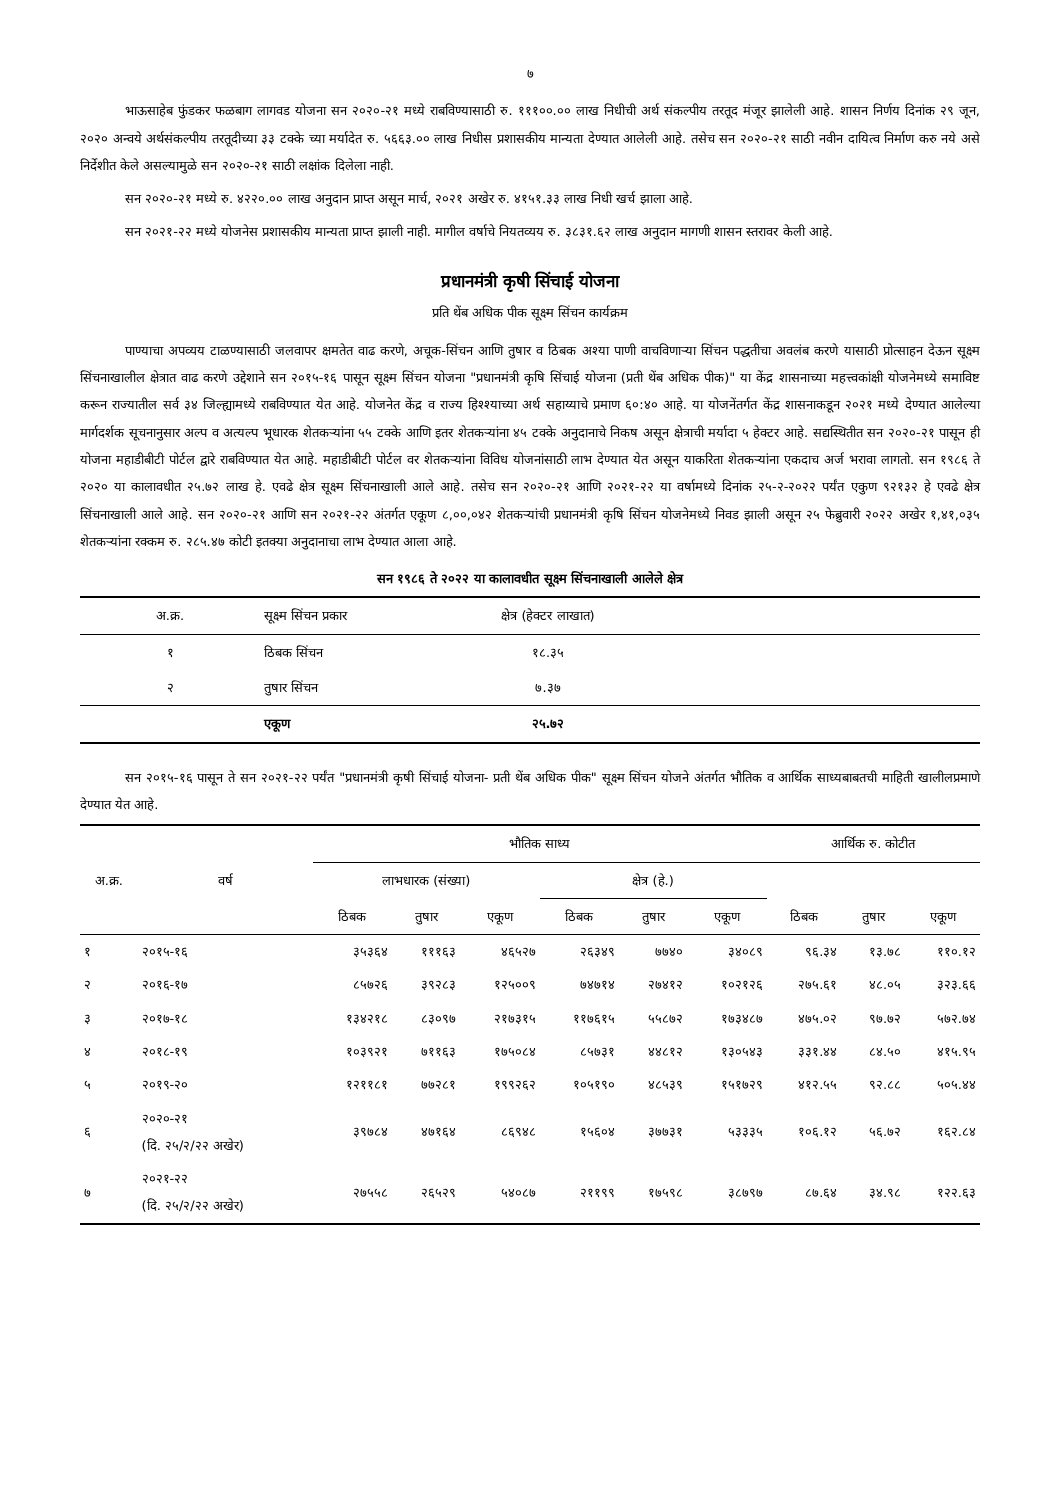७
भाऊसाहेब फुंडकर फळबाग लागवड योजना सन २०२०-२१ मध्ये राबविण्यासाठी रु. १११००.०० लाख निधीची अर्थ संकल्पीय तरतूद मंजूर झालेली आहे. शासन निर्णय दिनांक २९ जून, २०२० अन्वये अर्थसंकल्पीय तरतूदीच्या ३३ टक्के च्या मर्यादेत रु. ५६६३.०० लाख निधीस प्रशासकीय मान्यता देण्यात आलेली आहे. तसेच सन २०२०-२१ साठी नवीन दायित्व निर्माण करु नये असे निर्देशीत केले असल्यामुळे सन २०२०-२१ साठी लक्षांक दिलेला नाही.
सन २०२०-२१ मध्ये रु. ४२२०.०० लाख अनुदान प्राप्त असून मार्च, २०२१ अखेर रु. ४१५१.३३ लाख निधी खर्च झाला आहे.
सन २०२१-२२ मध्ये योजनेस प्रशासकीय मान्यता प्राप्त झाली नाही. मागील वर्षाचे नियतव्यय रु. ३८३१.६२ लाख अनुदान मागणी शासन स्तरावर केली आहे.
प्रधानमंत्री कृषी सिंचाई योजना
प्रति थेंब अधिक पीक सूक्ष्म सिंचन कार्यक्रम
पाण्याचा अपव्यय टाळण्यासाठी जलवापर क्षमतेत वाढ करणे, अचूक-सिंचन आणि तुषार व ठिबक अश्या पाणी वाचविणाऱ्या सिंचन पद्धतीचा अवलंब करणे यासाठी प्रोत्साहन देऊन सूक्ष्म सिंचनाखालील क्षेत्रात वाढ करणे उद्देशाने सन २०१५-१६ पासून सूक्ष्म सिंचन योजना "प्रधानमंत्री कृषि सिंचाई योजना (प्रती थेंब अधिक पीक)" या केंद्र शासनाच्या महत्त्वकांक्षी योजनेमध्ये समाविष्ट करून राज्यातील सर्व ३४ जिल्ह्यामध्ये राबविण्यात येत आहे. योजनेत केंद्र व राज्य हिश्श्याच्या अर्थ सहाय्याचे प्रमाण ६०:४० आहे. या योजनेंतर्गत केंद्र शासनाकडून २०२१ मध्ये देण्यात आलेल्या मार्गदर्शक सूचनानुसार अल्प व अत्यल्प भूधारक शेतकऱ्यांना ५५ टक्के आणि इतर शेतकऱ्यांना ४५ टक्के अनुदानाचे निकष असून क्षेत्राची मर्यादा ५ हेक्टर आहे. सद्यस्थितीत सन २०२०-२१ पासून ही योजना महाडीबीटी पोर्टल द्वारे राबविण्यात येत आहे. महाडीबीटी पोर्टल वर शेतकऱ्यांना विविध योजनांसाठी लाभ देण्यात येत असून याकरिता शेतकऱ्यांना एकदाच अर्ज भरावा लागतो. सन १९८६ ते २०२० या कालावधीत २५.७२ लाख हे. एवढे क्षेत्र सूक्ष्म सिंचनाखाली आले आहे. तसेच सन २०२०-२१ आणि २०२१-२२ या वर्षामध्ये दिनांक २५-२-२०२२ पर्यंत एकुण ९२१३२ हे एवढे क्षेत्र सिंचनाखाली आले आहे. सन २०२०-२१ आणि सन २०२१-२२ अंतर्गत एकूण ८,००,०४२ शेतकऱ्यांची प्रधानमंत्री कृषि सिंचन योजनेमध्ये निवड झाली असून २५ फेब्रुवारी २०२२ अखेर १,४१,०३५ शेतकऱ्यांना रक्कम रु. २८५.४७ कोटी इतक्या अनुदानाचा लाभ देण्यात आला आहे.
सन १९८६ ते २०२२ या कालावधीत सूक्ष्म सिंचनाखाली आलेले क्षेत्र
| अ.क्र. | सूक्ष्म सिंचन प्रकार | क्षेत्र (हेक्टर लाखात) | |
| --- | --- | --- | --- |
| १ | ठिबक सिंचन | १८.३५ | |
| २ | तुषार सिंचन | ७.३७ | |
| | एकूण | २५.७२ | |
सन २०१५-१६ पासून ते सन २०२१-२२ पर्यंत "प्रधानमंत्री कृषी सिंचाई योजना- प्रती थेंब अधिक पीक" सूक्ष्म सिंचन योजने अंतर्गत भौतिक व आर्थिक साध्यबाबतची माहिती खालीलप्रमाणे देण्यात येत आहे.
| अ.क्र. | वर्ष | भौतिक साध्य | | | | | | आर्थिक रु. कोटीत | | |
| --- | --- | --- | --- | --- | --- | --- | --- | --- | --- | --- |
| | | लाभधारक (संख्या) | | | क्षेत्र (हे.) | | | | | |
| | | ठिबक | तुषार | एकूण | ठिबक | तुषार | एकूण | ठिबक | तुषार | एकूण |
| १ | २०१५-१६ | ३५३६४ | १११६३ | ४६५२७ | २६३४९ | ७७४० | ३४०८९ | ९६.३४ | १३.७८ | ११०.१२ |
| २ | २०१६-१७ | ८५७२६ | ३९२८३ | १२५००९ | ७४७१४ | २७४१२ | १०२१२६ | २७५.६१ | ४८.०५ | ३२३.६६ |
| ३ | २०१७-१८ | १३४२१८ | ८३०९७ | २१७३१५ | ११७६१५ | ५५८७२ | १७३४८७ | ४७५.०२ | ९७.७२ | ५७२.७४ |
| ४ | २०१८-१९ | १०३९२१ | ७११६३ | १७५०८४ | ८५७३१ | ४४८१२ | १३०५४३ | ३३१.४४ | ८४.५० | ४१५.९५ |
| ५ | २०१९-२० | १२११८१ | ७७२८१ | १९९२६२ | १०५१९० | ४८५३९ | १५१७२९ | ४१२.५५ | ९२.८८ | ५०५.४४ |
| ६ | २०२०-२१ (दि. २५/२/२२ अखेर) | ३९७८४ | ४७१६४ | ८६९४८ | १५६०४ | ३७७३१ | ५३३३५ | १०६.१२ | ५६.७२ | १६२.८४ |
| ७ | २०२१-२२ (दि. २५/२/२२ अखेर) | २७५५८ | २६५२९ | ५४०८७ | २११९९ | १७५९८ | ३८७९७ | ८७.६४ | ३४.९८ | १२२.६३ |